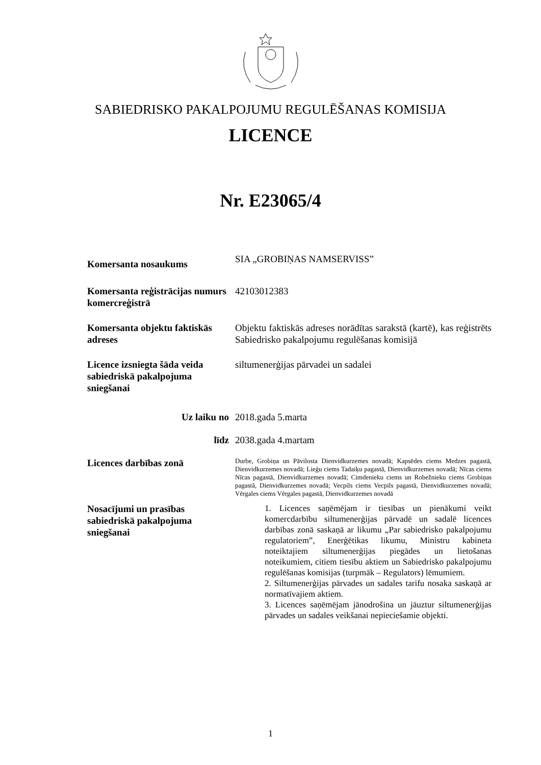SABIEDRISKO PAKALPOJUMU REGULĒŠANAS KOMISIJA
LICENCE
Nr. E23065/4
Komersanta nosaukums
SIA „GROBIŅAS NAMSERVISS”
Komersanta reģistrācijas numurs komercreģistrā
42103012383
Komersanta objektu faktiskās adreses
Objektu faktiskās adreses norādītas sarakstā (kartē), kas reģistrēts Sabiedrisko pakalpojumu regulēšanas komisijā
Licence izsniegta šāda veida sabiedriskā pakalpojuma sniegšanai
siltumenerģijas pārvadei un sadalei
Uz laiku no 2018.gada 5.marta
līdz 2038.gada 4.martam
Licences darbības zonā
Durbe, Grobiņa un Pāvilosta Dienvidkurzemes novadā; Kapsēdes ciems Medzes pagastā, Dienvidkurzemes novadā; Lieģu ciems Tadaiķu pagastā, Dienvidkurzemes novadā; Nīcas ciems Nīcas pagastā, Dienvidkurzemes novadā; Cimdenieku ciems un Robežnieku ciems Grobiņas pagastā, Dienvidkurzemes novadā; Vecpils ciems Vecpils pagastā, Dienvidkurzemes novadā; Vērgales ciems Vērgales pagastā, Dienvidkurzemes novadā
Nosacījumi un prasības sabiedriskā pakalpojuma sniegšanai
1. Licences saņēmējam ir tiesības un pienākumi veikt komercdarbību siltumenerģijas pārvadē un sadalē licences darbības zonā saskaņā ar likumu „Par sabiedrisko pakalpojumu regulatoriem”, Enerģētikas likumu, Ministru kabineta noteiktajiem siltumenerģijas piegādes un lietošanas noteikumiem, citiem tiesību aktiem un Sabiedrisko pakalpojumu regulēšanas komisijas (turpmāk – Regulators) lēmumiem.
2. Siltumenerģijas pārvades un sadales tarifu nosaka saskaņā ar normatīvajiem aktiem.
3. Licences saņēmējam jānodrošina un jāuztur siltumenerģijas pārvades un sadales veikšanai nepieciešamie objekti.
1